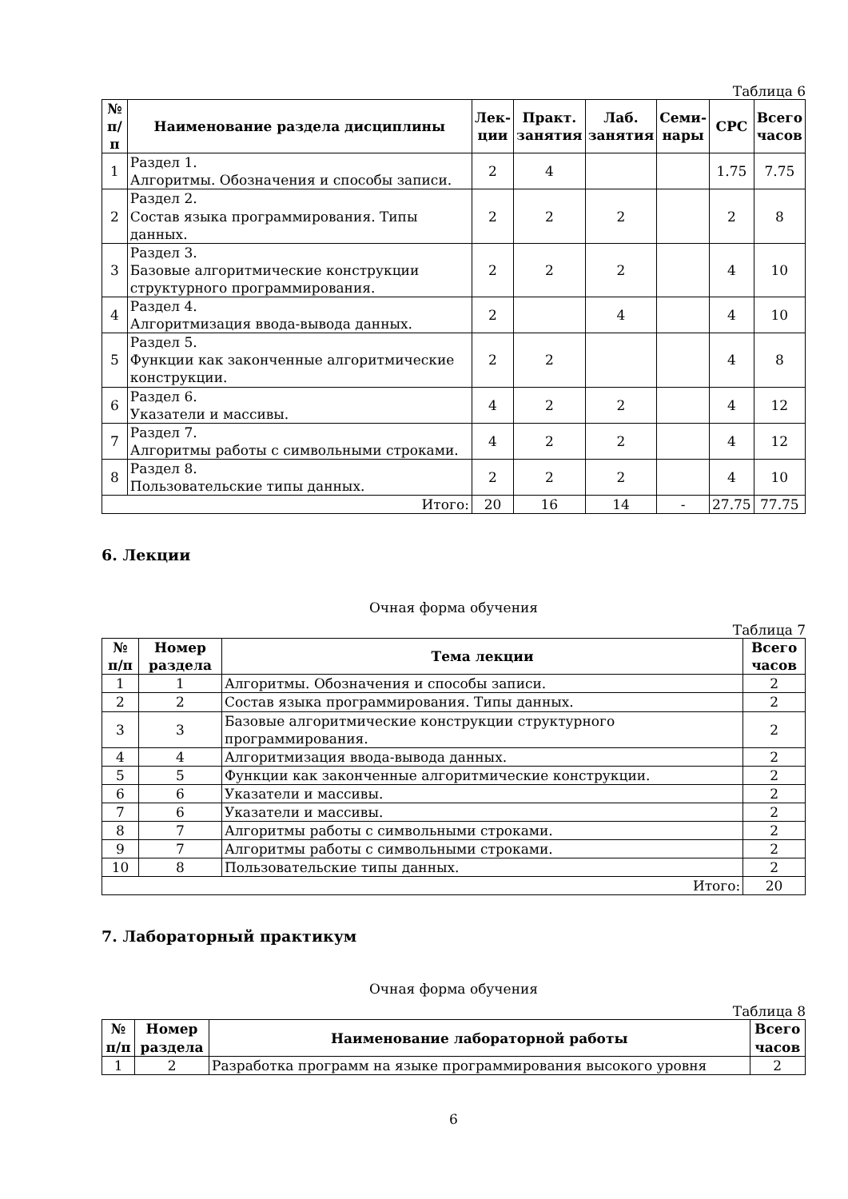Таблица 6
| № п/п | Наименование раздела дисциплины | Лек- ции | Практ. занятия | Лаб. занятия | Семи- нары | СРС | Всего часов |
| --- | --- | --- | --- | --- | --- | --- | --- |
| 1 | Раздел 1. Алгоритмы. Обозначения и способы записи. | 2 | 4 | | | 1.75 | 7.75 |
| 2 | Раздел 2. Состав языка программирования. Типы данных. | 2 | 2 | 2 | | 2 | 8 |
| 3 | Раздел 3. Базовые алгоритмические конструкции структурного программирования. | 2 | 2 | 2 | | 4 | 10 |
| 4 | Раздел 4. Алгоритмизация ввода-вывода данных. | 2 | | 4 | | 4 | 10 |
| 5 | Раздел 5. Функции как законченные алгоритмические конструкции. | 2 | 2 | | | 4 | 8 |
| 6 | Раздел 6. Указатели и массивы. | 4 | 2 | 2 | | 4 | 12 |
| 7 | Раздел 7. Алгоритмы работы с символьными строками. | 4 | 2 | 2 | | 4 | 12 |
| 8 | Раздел 8. Пользовательские типы данных. | 2 | 2 | 2 | | 4 | 10 |
| Итого: | | 20 | 16 | 14 | - | 27.75 | 77.75 |
6. Лекции
Очная форма обучения
Таблица 7
| № п/п | Номер раздела | Тема лекции | Всего часов |
| --- | --- | --- | --- |
| 1 | 1 | Алгоритмы. Обозначения и способы записи. | 2 |
| 2 | 2 | Состав языка программирования. Типы данных. | 2 |
| 3 | 3 | Базовые алгоритмические конструкции структурного программирования. | 2 |
| 4 | 4 | Алгоритмизация ввода-вывода данных. | 2 |
| 5 | 5 | Функции как законченные алгоритмические конструкции. | 2 |
| 6 | 6 | Указатели и массивы. | 2 |
| 7 | 6 | Указатели и массивы. | 2 |
| 8 | 7 | Алгоритмы работы с символьными строками. | 2 |
| 9 | 7 | Алгоритмы работы с символьными строками. | 2 |
| 10 | 8 | Пользовательские типы данных. | 2 |
| Итого: | | | 20 |
7. Лабораторный практикум
Очная форма обучения
Таблица 8
| № п/п | Номер раздела | Наименование лабораторной работы | Всего часов |
| --- | --- | --- | --- |
| 1 | 2 | Разработка программ на языке программирования высокого уровня | 2 |
6